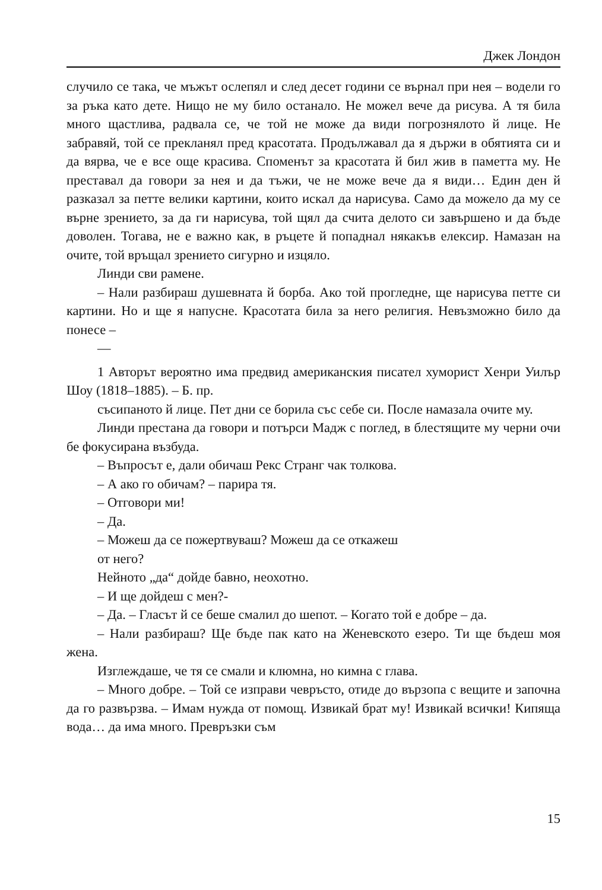Джек Лондон
случило се така, че мъжът ослепял и след десет години се върнал при нея – водели го за ръка като дете. Нищо не му било останало. Не можел вече да рисува. А тя била много щастлива, радвала се, че той не може да види погрознялото й лице. Не забравяй, той се прекланял пред красотата. Продължавал да я държи в обятията си и да вярва, че е все още красива. Споменът за красотата й бил жив в паметта му. Не преставал да говори за нея и да тъжи, че не може вече да я види… Един ден й разказал за петте велики картини, които искал да нарисува. Само да можело да му се върне зрението, за да ги нарисува, той щял да счита делото си завършено и да бъде доволен. Тогава, не е важно как, в ръцете й попаднал някакъв елексир. Намазан на очите, той връщал зрението сигурно и изцяло.
Линди сви рамене.
– Нали разбираш душевната й борба. Ако той прогледне, ще нарисува петте си картини. Но и ще я напусне. Красотата била за него религия. Невъзможно било да понесе –
—
1 Авторът вероятно има предвид американския писател хуморист Хенри Уилър Шоу (1818–1885). – Б. пр.
съсипаното й лице. Пет дни се борила със себе си. После намазала очите му.
Линди престана да говори и потърси Мадж с поглед, в блестящите му черни очи бе фокусирана възбуда.
– Въпросът е, дали обичаш Рекс Странг чак толкова.
– А ако го обичам? – парира тя.
– Отговори ми!
– Да.
– Можеш да се пожертвуваш? Можеш да се откажеш
от него?
Нейното „да“ дойде бавно, неохотно.
– И ще дойдеш с мен?-
– Да. – Гласът й се беше смалил до шепот. – Когато той е добре – да.
– Нали разбираш? Ще бъде пак като на Женевското езеро. Ти ще бъдеш моя жена.
Изглеждаше, че тя се смали и клюмна, но кимна с глава.
– Много добре. – Той се изправи чевръсто, отиде до вързопа с вещите и започна да го развързва. – Имам нужда от помощ. Извикай брат му! Извикай всички! Кипяща вода… да има много. Превръзки съм
15